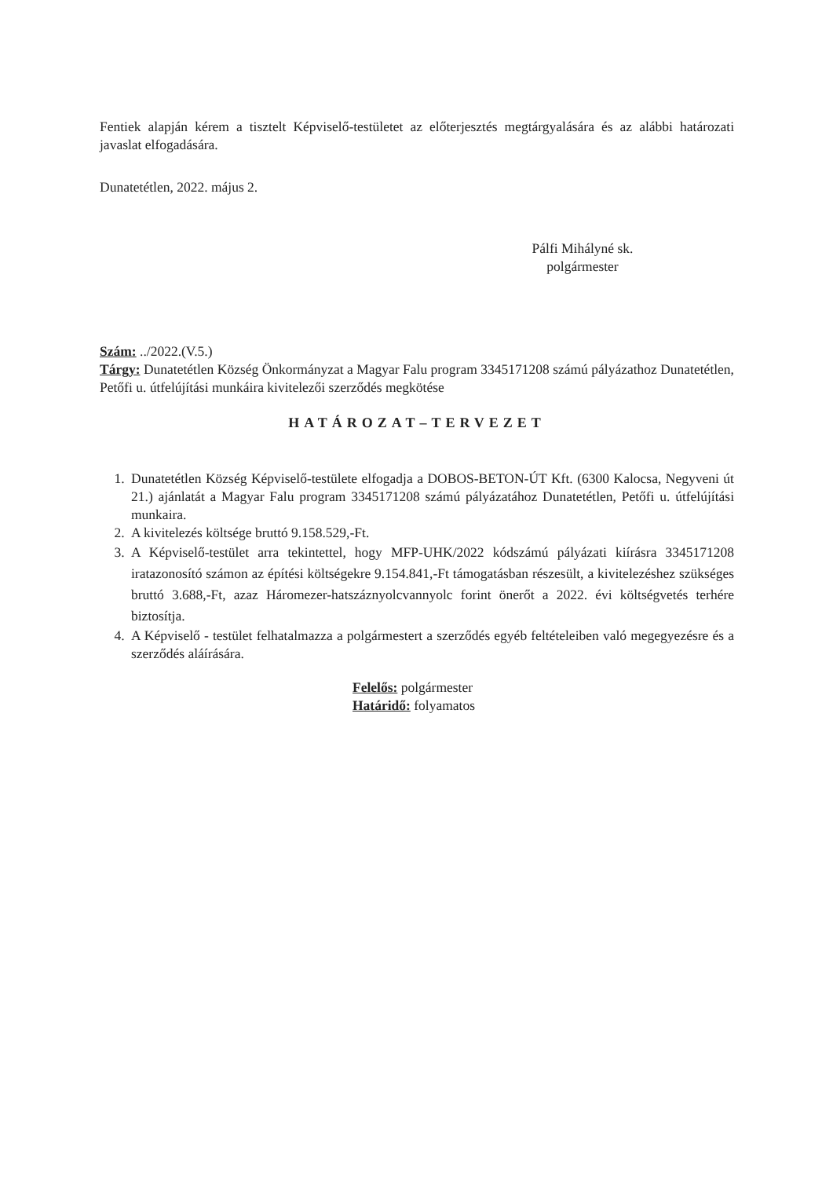Fentiek alapján kérem a tisztelt Képviselő-testületet az előterjesztés megtárgyalására és az alábbi határozati javaslat elfogadására.
Dunatetétlen, 2022. május 2.
Pálfi Mihályné sk.
polgármester
Szám: ../2022.(V.5.)
Tárgy: Dunatetétlen Község Önkormányzat a Magyar Falu program 3345171208 számú pályázathoz Dunatetétlen, Petőfi u. útfelújítási munkáira kivitelezői szerződés megkötése
HATÁROZAT–TERVEZET
1. Dunatetétlen Község Képviselő-testülete elfogadja a DOBOS-BETON-ÚT Kft. (6300 Kalocsa, Negyveni út 21.) ajánlatát a Magyar Falu program 3345171208 számú pályázatához Dunatetétlen, Petőfi u. útfelújítási munkaira.
2. A kivitelezés költsége bruttó 9.158.529,-Ft.
3. A Képviselő-testület arra tekintettel, hogy MFP-UHK/2022 kódszámú pályázati kiírásra 3345171208 iratazonosító számon az építési költségekre 9.154.841,-Ft támogatásban részesült, a kivitelezéshez szükséges bruttó 3.688,-Ft, azaz Háromezer-hatszáznyolcvannyolc forint önerőt a 2022. évi költségvetés terhére biztosítja.
4. A Képviselő - testület felhatalmazza a polgármestert a szerződés egyéb feltételeiben való megegyezésre és a szerződés aláírására.
Felelős: polgármester
Határidő: folyamatos